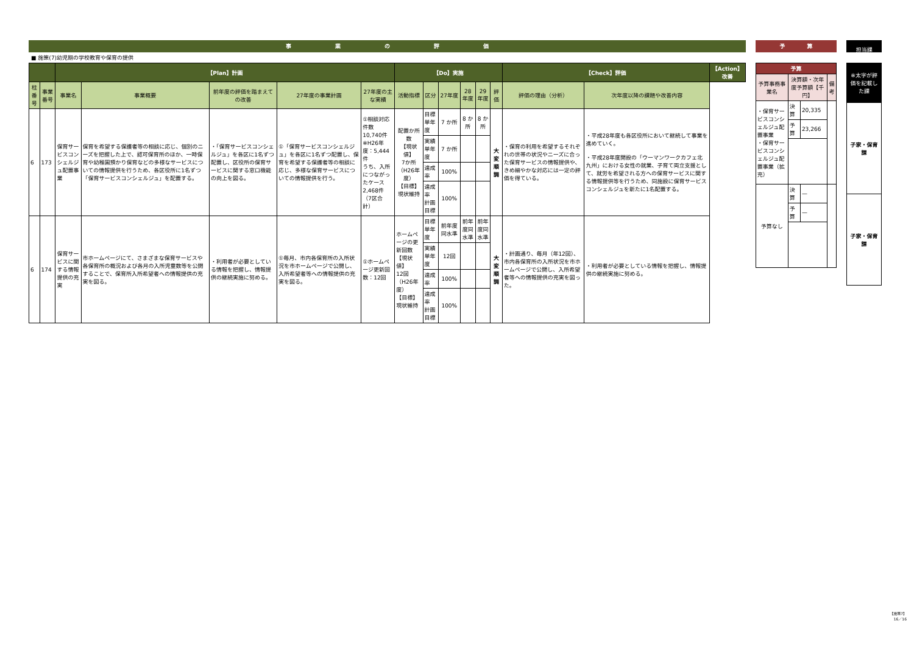事　　　　　　　　業　　　　　　　　の　　　　　　　　評　　　　　　　　価 予　　　　算
担当課
■ 施策(7)幼児期の学校教育や保育の提供
| | | 【Plan】計画 | | | | | 【Do】実施 | | | | | | 【Check】評価 | | 【Action】改善 |
| --- | --- | --- | --- | --- | --- | --- | --- | --- | --- | --- | --- | --- | --- | --- | --- |
| 柱番号 | 事業番号 | 事業名 | 事業概要 | 前年度の評価を踏まえての改善 | 27年度の事業計画 | 27年度の主な実績 | 活動指標 | 区分 | 27年度 | 28年度 | 29年度 | 評価 | 評価の理由（分析） | 次年度以降の課題や改善内容 | |
| 6 | 173 | 保育サービスコンシェルジュ配置事業 | 保育を希望する保護者等の相談に応じ、個別のニーズを把握した上で、認可保育所のほか、一時保育や幼稚園預かり保育などの多様なサービスについての情報提供を行うため、各区役所に1名ずつ「保育サービスコンシェルジュ」を配置する。 | ・「保育サービスコンシェルジュ」を各区に1名ずつ配置し、区役所の保育サービスに関する窓口機能の向上を図る。 | ①「保育サービスコンシェルジュ」を各区に1名ずつ配置し、保育を希望する保護者等の相談に応じ、多様な保育サービスについての情報提供を行う。 | ①相談対応件数 10,740件 ※H26年度：5,444件 うち、入所につながったケース 2,468件 （7区合計） | 配置か所数 【現状値】 7か所（H26年度） 【目標】 現状維持 | 目標 単年度 | 7 か所 | 8 か所 | 8 か所 | 大変順調 | ・保育の利用を希望するそれぞれの世帯の状況やニーズに合った保育サービスの情報提供や、きめ細やかな対応には一定の評価を得ている。 | ・平成28年度も各区役所において継続して事業を進めていく。 ・平成28年度開設の「ウーマンワークカフェ北九州」における女性の就業、子育て両立支援として、就労を希望される方への保育サービスに関する情報提供等を行うため、同施設に保育サービスコンシェルジュを新たに1名配置する。 | |
| | | | | | | | | 実績 単年度 | 7 か所 | | | | | | |
| | | | | | | | | 達成率 | 100% | | | | | | |
| | | | | | | | | 達成率 計画目標 | 100% | | | | | | |
| 6 | 174 | 保育サービスに関する情報提供の充実 | 市ホームページにて、さまざまな保育サービスや各保育所の概況および各月の入所児童数等を公開することで、保育所入所希望者への情報提供の充実を図る。 | ・利用者が必要としている情報を把握し、情報提供の継続実施に努める。 | ①毎月、市内各保育所の入所状況を市ホームページで公開し、入所希望者等への情報提供の充実を図る。 | ①ホームページ更新回数：12回 | ホームページの更新回数 【現状値】 12回（H26年度） 【目標】 現状維持 | 目標 単年度 | 前年度同水準 | 前年度同水準 | 前年度同水準 | 大変順調 | ・計画通り、毎月（年12回）、市内各保育所の入所状況を市ホームページで公開し、入所希望者等への情報提供の充実を図った。 | ・利用者が必要としている情報を把握し、情報提供の継続実施に努める。 | |
| | | | | | | | | 実績 単年度 | 12回 | | | | | | |
| | | | | | | | | 達成率 | 100% | | | | | | |
| | | | | | | | | 達成率 計画目標 | 100% | | | | | | |
| 予算 | | | |
| --- | --- | --- | --- |
| 予算事務事業名 | 決算額・次年度予算額【千円】 | | 備考 |
| ・保育サービスコンシェルジュ配置事業 ・保育サービスコンシェルジュ配置事業（拡充） | 決算 | 20,335 | |
| | 予算 | 23,266 | |
| 予算なし | 決算 | — | |
| | 予算 | — | |
| ※太字が評価を記載した課 |
| --- |
| 子家・保育課 |
| 子家・保育課 |
【施策7】
16／16